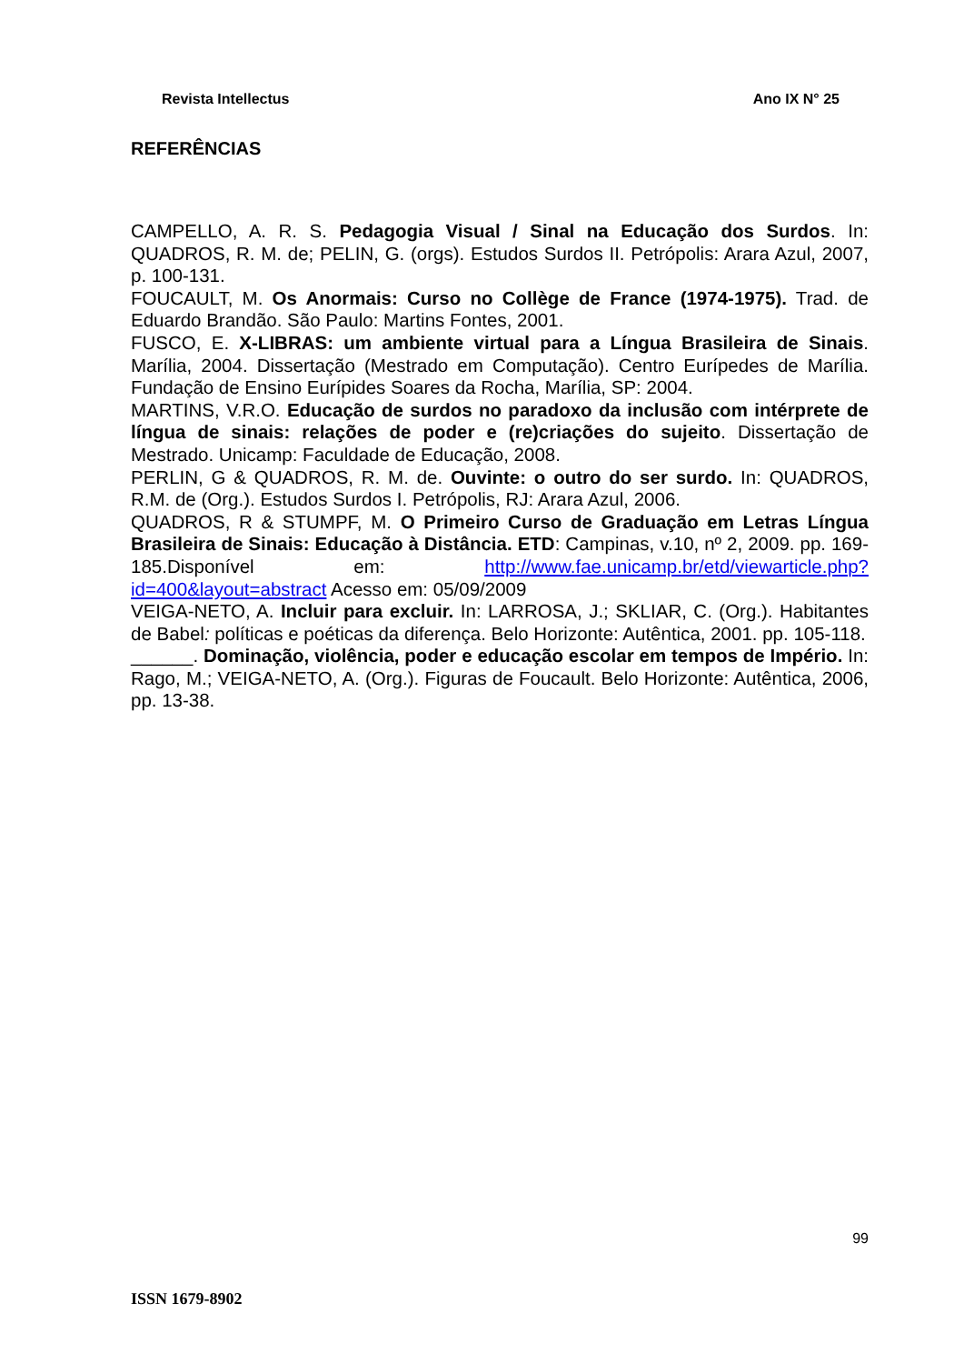Revista Intellectus Ano IX N° 25
REFERÊNCIAS
CAMPELLO, A. R. S. Pedagogia Visual / Sinal na Educação dos Surdos. In: QUADROS, R. M. de; PELIN, G. (orgs). Estudos Surdos II. Petrópolis: Arara Azul, 2007, p. 100-131.
FOUCAULT, M. Os Anormais: Curso no Collège de France (1974-1975). Trad. de Eduardo Brandão. São Paulo: Martins Fontes, 2001.
FUSCO, E. X-LIBRAS: um ambiente virtual para a Língua Brasileira de Sinais. Marília, 2004. Dissertação (Mestrado em Computação). Centro Eurípedes de Marília. Fundação de Ensino Eurípides Soares da Rocha, Marília, SP: 2004.
MARTINS, V.R.O. Educação de surdos no paradoxo da inclusão com intérprete de língua de sinais: relações de poder e (re)criações do sujeito. Dissertação de Mestrado. Unicamp: Faculdade de Educação, 2008.
PERLIN, G & QUADROS, R. M. de. Ouvinte: o outro do ser surdo. In: QUADROS, R.M. de (Org.). Estudos Surdos I. Petrópolis, RJ: Arara Azul, 2006.
QUADROS, R & STUMPF, M. O Primeiro Curso de Graduação em Letras Língua Brasileira de Sinais: Educação à Distância. ETD: Campinas, v.10, nº 2, 2009. pp. 169-185.Disponível em: http://www.fae.unicamp.br/etd/viewarticle.php?id=400&layout=abstract Acesso em: 05/09/2009
VEIGA-NETO, A. Incluir para excluir. In: LARROSA, J.; SKLIAR, C. (Org.). Habitantes de Babel: políticas e poéticas da diferença. Belo Horizonte: Autêntica, 2001. pp. 105-118.
______. Dominação, violência, poder e educação escolar em tempos de Império. In: Rago, M.; VEIGA-NETO, A. (Org.). Figuras de Foucault. Belo Horizonte: Autêntica, 2006, pp. 13-38.
99
ISSN 1679-8902